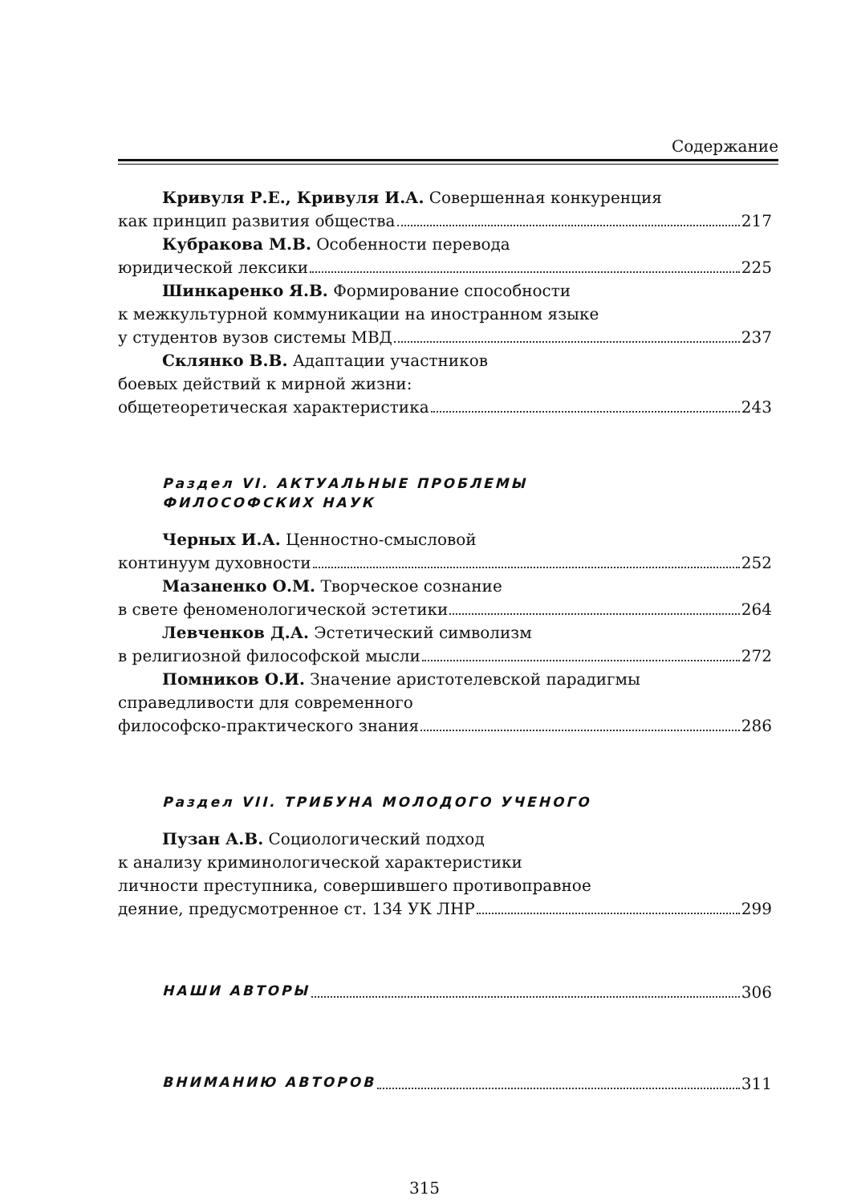Содержание
Кривуля Р.Е., Кривуля И.А. Совершенная конкуренция
как принцип развития общества 217
Кубракова М.В. Особенности перевода
юридической лексики 225
Шинкаренко Я.В. Формирование способности
к межкультурной коммуникации на иностранном языке
у студентов вузов системы МВД 237
Склянко В.В. Адаптации участников
боевых действий к мирной жизни:
общетеоретическая характеристика 243
Раздел VI. АКТУАЛЬНЫЕ ПРОБЛЕМЫ
ФИЛОСОФСКИХ НАУК
Черных И.А. Ценностно-смысловой
континуум духовности 252
Мазаненко О.М. Творческое сознание
в свете феноменологической эстетики 264
Левченков Д.А. Эстетический символизм
в религиозной философской мысли 272
Помников О.И. Значение аристотелевской парадигмы
справедливости для современного
философско-практического знания 286
Раздел VII. ТРИБУНА МОЛОДОГО УЧЕНОГО
Пузан А.В. Социологический подход
к анализу криминологической характеристики
личности преступника, совершившего противоправное
деяние, предусмотренное ст. 134 УК ЛНР 299
НАШИ АВТОРЫ 306
ВНИМАНИЮ АВТОРОВ 311
315